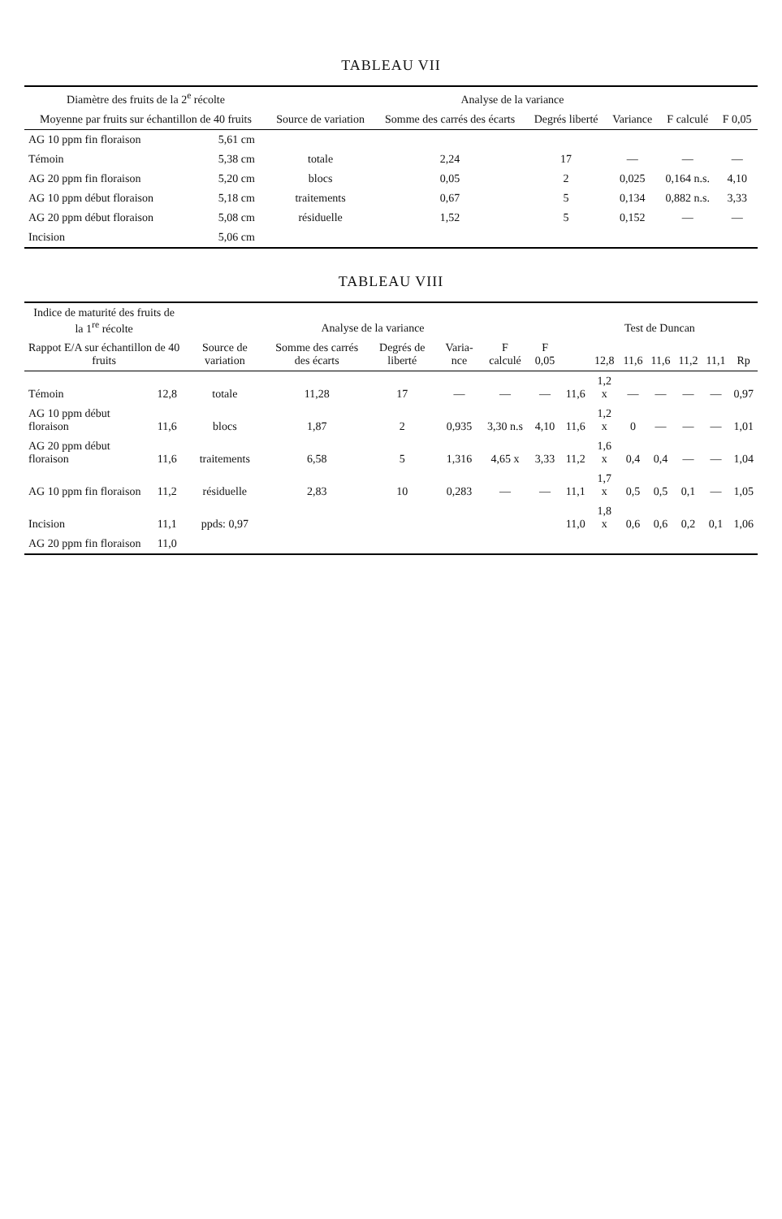TABLEAU VII
| Diamètre des fruits de la 2<sup>e</sup> récolte | | Analyse de la variance | | | | | |
| --- | --- | --- | --- | --- | --- | --- | --- |
| Moyenne par fruits sur échantillon de 40 fruits | | Source de variation | Somme des carrés des écarts | Degrés liberté | Variance | F calculé | F 0,05 |
| AG 10 ppm fin floraison | 5,61 cm | | | | | | |
| Témoin | 5,38 cm | totale | 2,24 | 17 | — | — | — |
| AG 20 ppm fin floraison | 5,20 cm | blocs | 0,05 | 2 | 0,025 | 0,164 n.s. | 4,10 |
| AG 10 ppm début floraison | 5,18 cm | traitements | 0,67 | 5 | 0,134 | 0,882 n.s. | 3,33 |
| AG 20 ppm début floraison | 5,08 cm | résiduelle | 1,52 | 5 | 0,152 | — | — |
| Incision | 5,06 cm | | | | | | |
TABLEAU VIII
| Indice de maturité des fruits de la 1<sup>re</sup> récolte | | Analyse de la variance | | | | | | Test de Duncan | | | | | | |
| --- | --- | --- | --- | --- | --- | --- | --- | --- | --- | --- | --- | --- | --- | --- |
| Rappot E/A sur échantillon de 40 fruits | | Source de variation | Somme des carrés des écarts | Degrés de liberté | Varia-nce | F calculé | F 0,05 | | 12,8 | 11,6 | 11,6 | 11,2 | 11,1 | Rp |
| Témoin | 12,8 | totale | 11,28 | 17 | — | — | — | 11,6 | 1,2 x | — | — | — | — | 0,97 |
| AG 10 ppm début floraison | 11,6 | blocs | 1,87 | 2 | 0,935 | 3,30 n.s | 4,10 | 11,6 | 1,2 x | 0 | — | — | — | 1,01 |
| AG 20 ppm début floraison | 11,6 | traitements | 6,58 | 5 | 1,316 | 4,65 x | 3,33 | 11,2 | 1,6 x | 0,4 | 0,4 | — | — | 1,04 |
| AG 10 ppm fin floraison | 11,2 | résiduelle | 2,83 | 10 | 0,283 | — | — | 11,1 | 1,7 x | 0,5 | 0,5 | 0,1 | — | 1,05 |
| Incision | 11,1 | ppds: 0,97 | | | | | | 11,0 | 1,8 x | 0,6 | 0,6 | 0,2 | 0,1 | 1,06 |
| AG 20 ppm fin floraison | 11,0 | | | | | | | | | | | | | |